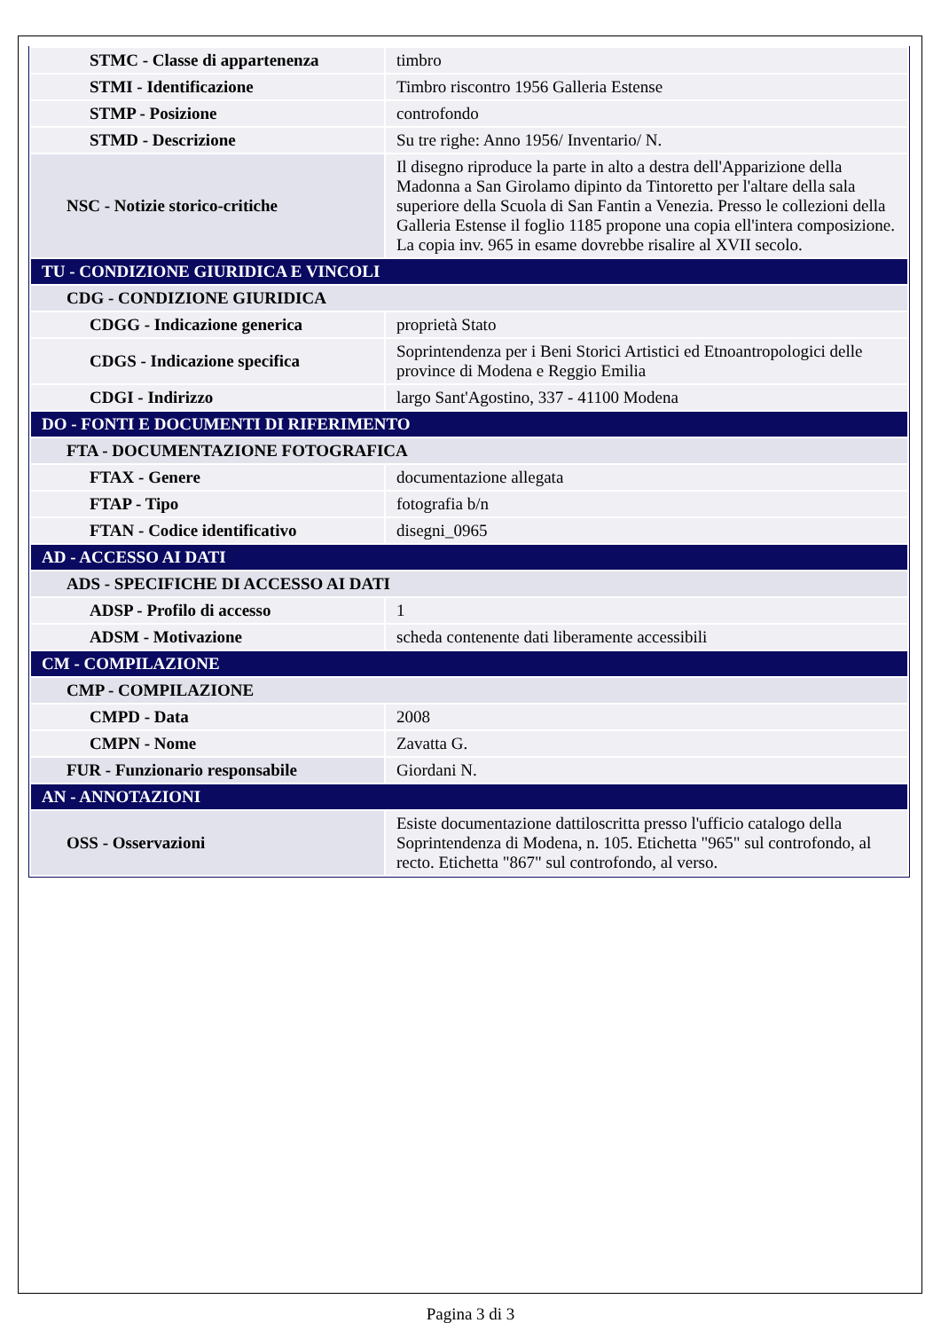| STMC - Classe di appartenenza | timbro |
| STMI - Identificazione | Timbro riscontro 1956 Galleria Estense |
| STMP - Posizione | controfondo |
| STMD - Descrizione | Su tre righe: Anno 1956/ Inventario/ N. |
| NSC - Notizie storico-critiche | Il disegno riproduce la parte in alto a destra dell'Apparizione della Madonna a San Girolamo dipinto da Tintoretto per l'altare della sala superiore della Scuola di San Fantin a Venezia. Presso le collezioni della Galleria Estense il foglio 1185 propone una copia ell'intera composizione. La copia inv. 965 in esame dovrebbe risalire al XVII secolo. |
| TU - CONDIZIONE GIURIDICA E VINCOLI | |
| CDG - CONDIZIONE GIURIDICA | |
| CDGG - Indicazione generica | proprietà Stato |
| CDGS - Indicazione specifica | Soprintendenza per i Beni Storici Artistici ed Etnoantropologici delle province di Modena e Reggio Emilia |
| CDGI - Indirizzo | largo Sant'Agostino, 337 - 41100 Modena |
| DO - FONTI E DOCUMENTI DI RIFERIMENTO | |
| FTA - DOCUMENTAZIONE FOTOGRAFICA | |
| FTAX - Genere | documentazione allegata |
| FTAP - Tipo | fotografia b/n |
| FTAN - Codice identificativo | disegni_0965 |
| AD - ACCESSO AI DATI | |
| ADS - SPECIFICHE DI ACCESSO AI DATI | |
| ADSP - Profilo di accesso | 1 |
| ADSM - Motivazione | scheda contenente dati liberamente accessibili |
| CM - COMPILAZIONE | |
| CMP - COMPILAZIONE | |
| CMPD - Data | 2008 |
| CMPN - Nome | Zavatta G. |
| FUR - Funzionario responsabile | Giordani N. |
| AN - ANNOTAZIONI | |
| OSS - Osservazioni | Esiste documentazione dattiloscritta presso l'ufficio catalogo della Soprintendenza di Modena, n. 105. Etichetta "965" sul controfondo, al recto. Etichetta "867" sul controfondo, al verso. |
Pagina 3 di 3